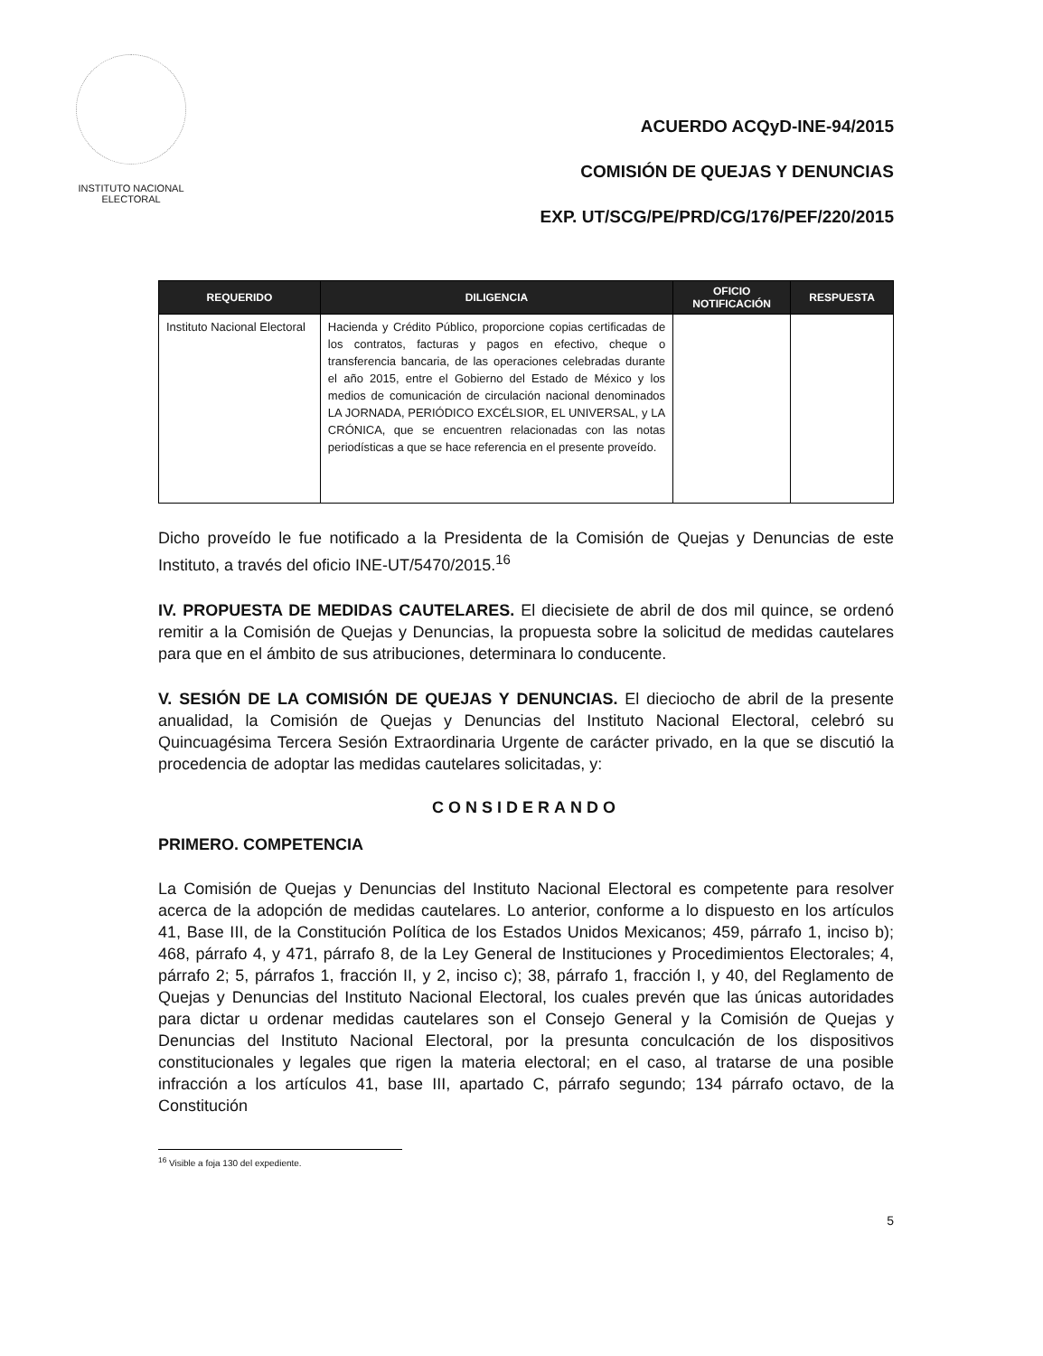INSTITUTO NACIONAL ELECTORAL
ACUERDO ACQyD-INE-94/2015
COMISIÓN DE QUEJAS Y DENUNCIAS
EXP. UT/SCG/PE/PRD/CG/176/PEF/220/2015
| REQUERIDO | DILIGENCIA | OFICIO NOTIFICACIÓN | RESPUESTA |
| --- | --- | --- | --- |
| Instituto Nacional Electoral | Hacienda y Crédito Público, proporcione copias certificadas de los contratos, facturas y pagos en efectivo, cheque o transferencia bancaria, de las operaciones celebradas durante el año 2015, entre el Gobierno del Estado de México y los medios de comunicación de circulación nacional denominados LA JORNADA, PERIÓDICO EXCÉLSIOR, EL UNIVERSAL, y LA CRÓNICA, que se encuentren relacionadas con las notas periodísticas a que se hace referencia en el presente proveído. | | |
Dicho proveído le fue notificado a la Presidenta de la Comisión de Quejas y Denuncias de este Instituto, a través del oficio INE-UT/5470/2015.<sup>16</sup>
IV. PROPUESTA DE MEDIDAS CAUTELARES. El diecisiete de abril de dos mil quince, se ordenó remitir a la Comisión de Quejas y Denuncias, la propuesta sobre la solicitud de medidas cautelares para que en el ámbito de sus atribuciones, determinara lo conducente.
V. SESIÓN DE LA COMISIÓN DE QUEJAS Y DENUNCIAS. El dieciocho de abril de la presente anualidad, la Comisión de Quejas y Denuncias del Instituto Nacional Electoral, celebró su Quincuagésima Tercera Sesión Extraordinaria Urgente de carácter privado, en la que se discutió la procedencia de adoptar las medidas cautelares solicitadas, y:
CONSIDERANDO
PRIMERO. COMPETENCIA
La Comisión de Quejas y Denuncias del Instituto Nacional Electoral es competente para resolver acerca de la adopción de medidas cautelares. Lo anterior, conforme a lo dispuesto en los artículos 41, Base III, de la Constitución Política de los Estados Unidos Mexicanos; 459, párrafo 1, inciso b); 468, párrafo 4, y 471, párrafo 8, de la Ley General de Instituciones y Procedimientos Electorales; 4, párrafo 2; 5, párrafos 1, fracción II, y 2, inciso c); 38, párrafo 1, fracción I, y 40, del Reglamento de Quejas y Denuncias del Instituto Nacional Electoral, los cuales prevén que las únicas autoridades para dictar u ordenar medidas cautelares son el Consejo General y la Comisión de Quejas y Denuncias del Instituto Nacional Electoral, por la presunta conculcación de los dispositivos constitucionales y legales que rigen la materia electoral; en el caso, al tratarse de una posible infracción a los artículos 41, base III, apartado C, párrafo segundo; 134 párrafo octavo, de la Constitución
<sup>16</sup> Visible a foja 130 del expediente.
5